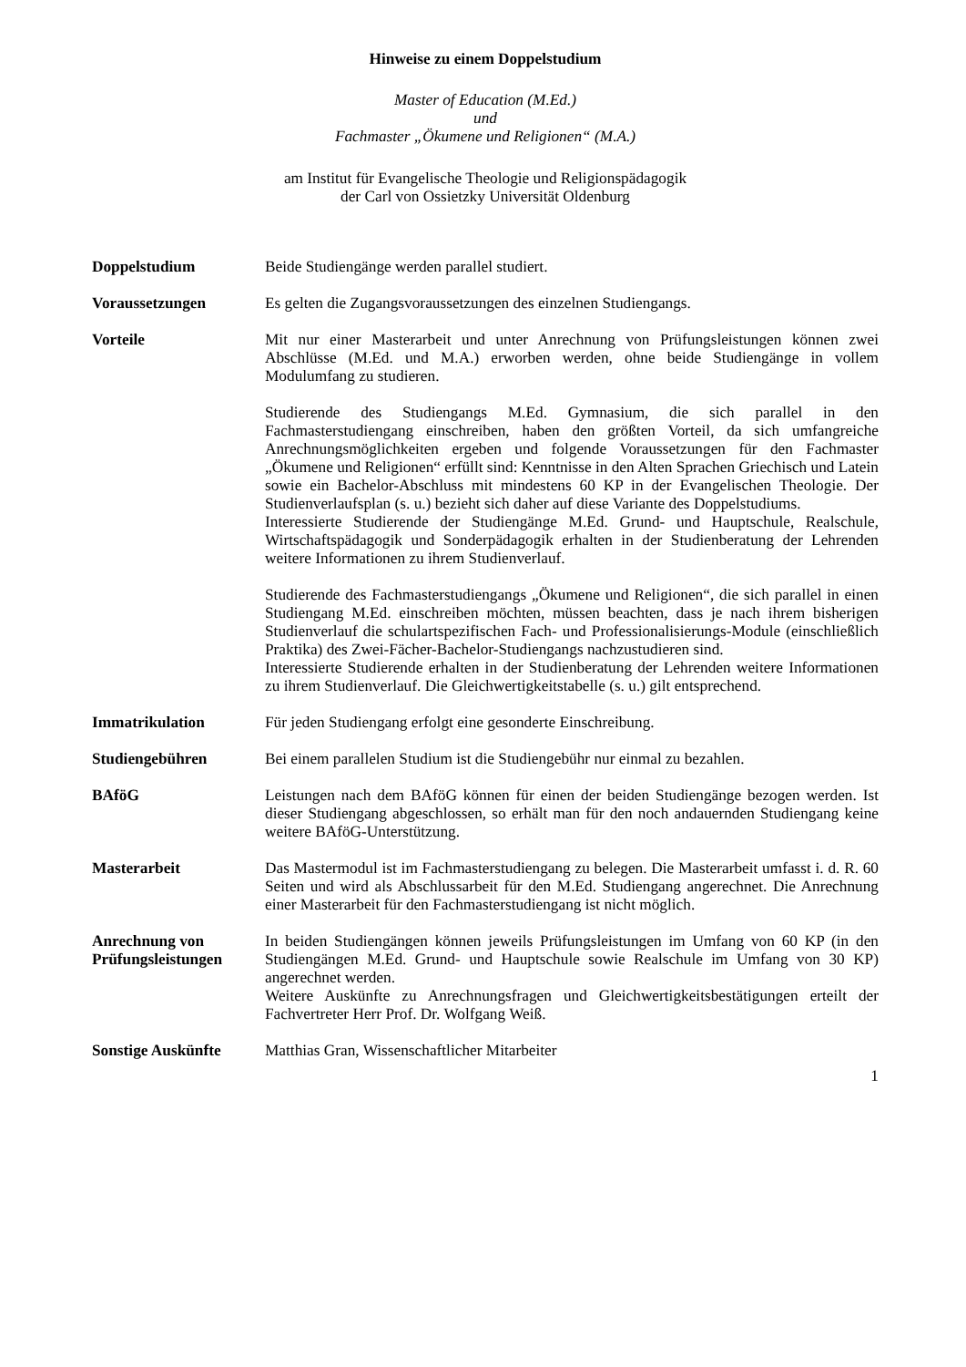Hinweise zu einem Doppelstudium
Master of Education (M.Ed.)
und
Fachmaster „Ökumene und Religionen“ (M.A.)
am Institut für Evangelische Theologie und Religionspädagogik
der Carl von Ossietzky Universität Oldenburg
Doppelstudium Beide Studiengänge werden parallel studiert.
Voraussetzungen Es gelten die Zugangsvoraussetzungen des einzelnen Studiengangs.
Vorteile Mit nur einer Masterarbeit und unter Anrechnung von Prüfungsleistungen können zwei Abschlüsse (M.Ed. und M.A.) erworben werden, ohne beide Studiengänge in vollem Modulumfang zu studieren.
Studierende des Studiengangs M.Ed. Gymnasium, die sich parallel in den Fachmasterstudiengang einschreiben, haben den größten Vorteil, da sich umfangreiche Anrechnungsmöglichkeiten ergeben und folgende Voraussetzungen für den Fachmaster „Ökumene und Religionen“ erfüllt sind: Kenntnisse in den Alten Sprachen Griechisch und Latein sowie ein Bachelor-Abschluss mit mindestens 60 KP in der Evangelischen Theologie. Der Studienverlaufsplan (s. u.) bezieht sich daher auf diese Variante des Doppelstudiums.
Interessierte Studierende der Studiengänge M.Ed. Grund- und Hauptschule, Realschule, Wirtschaftspädagogik und Sonderpädagogik erhalten in der Studienberatung der Lehrenden weitere Informationen zu ihrem Studienverlauf.
Studierende des Fachmasterstudiengangs „Ökumene und Religionen“, die sich parallel in einen Studiengang M.Ed. einschreiben möchten, müssen beachten, dass je nach ihrem bisherigen Studienverlauf die schulartspezifischen Fach- und Professionalisierungs-Module (einschließlich Praktika) des Zwei-Fächer-Bachelor-Studiengangs nachzustudieren sind.
Interessierte Studierende erhalten in der Studienberatung der Lehrenden weitere Informationen zu ihrem Studienverlauf. Die Gleichwertigkeitstabelle (s. u.) gilt entsprechend.
Immatrikulation Für jeden Studiengang erfolgt eine gesonderte Einschreibung.
Studiengebühren Bei einem parallelen Studium ist die Studiengebühr nur einmal zu bezahlen.
BAföG Leistungen nach dem BAföG können für einen der beiden Studiengänge bezogen werden. Ist dieser Studiengang abgeschlossen, so erhält man für den noch andauernden Studiengang keine weitere BAföG-Unterstützung.
Masterarbeit Das Mastermodul ist im Fachmasterstudiengang zu belegen. Die Masterarbeit umfasst i. d. R. 60 Seiten und wird als Abschlussarbeit für den M.Ed. Studiengang angerechnet. Die Anrechnung einer Masterarbeit für den Fachmasterstudiengang ist nicht möglich.
Anrechnung von Prüfungsleistungen
In beiden Studiengängen können jeweils Prüfungsleistungen im Umfang von 60 KP (in den Studiengängen M.Ed. Grund- und Hauptschule sowie Realschule im Umfang von 30 KP) angerechnet werden.
Weitere Auskünfte zu Anrechnungsfragen und Gleichwertigkeitsbestätigungen erteilt der Fachvertreter Herr Prof. Dr. Wolfgang Weiß.
Sonstige Auskünfte Matthias Gran, Wissenschaftlicher Mitarbeiter
1